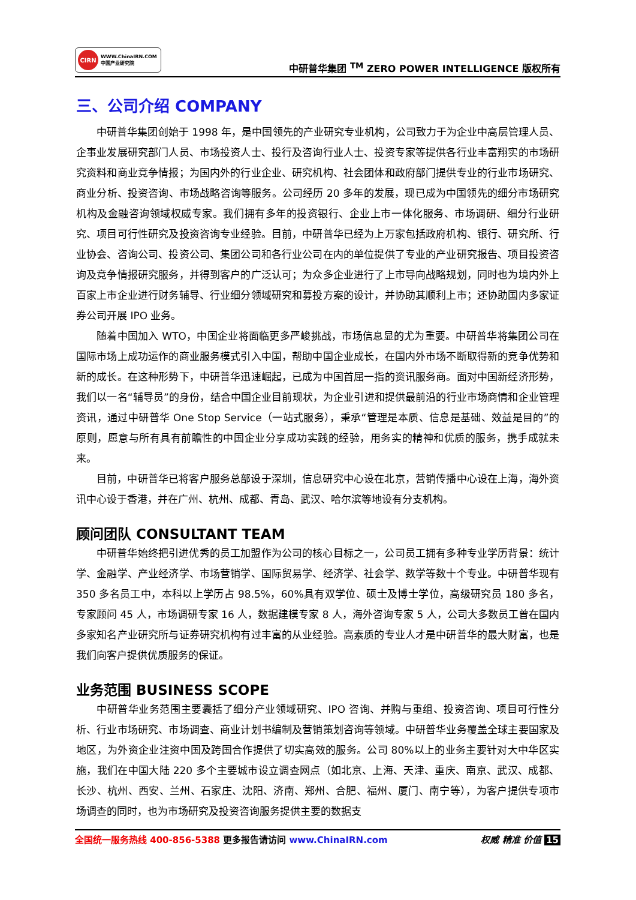CIRN
WWW.ChinaIRN.COM
中国产业研究院
中研普华集团 <sup>TM</sup> ZERO POWER INTELLIGENCE 版权所有
三、公司介绍 COMPANY
中研普华集团创始于 1998 年，是中国领先的产业研究专业机构，公司致力于为企业中高层管理人员、企事业发展研究部门人员、市场投资人士、投行及咨询行业人士、投资专家等提供各行业丰富翔实的市场研究资料和商业竞争情报；为国内外的行业企业、研究机构、社会团体和政府部门提供专业的行业市场研究、商业分析、投资咨询、市场战略咨询等服务。公司经历 20 多年的发展，现已成为中国领先的细分市场研究机构及金融咨询领域权威专家。我们拥有多年的投资银行、企业上市一体化服务、市场调研、细分行业研究、项目可行性研究及投资咨询专业经验。目前，中研普华已经为上万家包括政府机构、银行、研究所、行业协会、咨询公司、投资公司、集团公司和各行业公司在内的单位提供了专业的产业研究报告、项目投资咨询及竞争情报研究服务，并得到客户的广泛认可；为众多企业进行了上市导向战略规划，同时也为境内外上百家上市企业进行财务辅导、行业细分领域研究和募投方案的设计，并协助其顺利上市；还协助国内多家证券公司开展 IPO 业务。
随着中国加入 WTO，中国企业将面临更多严峻挑战，市场信息显的尤为重要。中研普华将集团公司在国际市场上成功运作的商业服务模式引入中国，帮助中国企业成长，在国内外市场不断取得新的竞争优势和新的成长。在这种形势下，中研普华迅速崛起，已成为中国首屈一指的资讯服务商。面对中国新经济形势，我们以一名“辅导员”的身份，结合中国企业目前现状，为企业引进和提供最前沿的行业市场商情和企业管理资讯，通过中研普华 One Stop Service（一站式服务），秉承“管理是本质、信息是基础、效益是目的”的原则，愿意与所有具有前瞻性的中国企业分享成功实践的经验，用务实的精神和优质的服务，携手成就未来。
目前，中研普华已将客户服务总部设于深圳，信息研究中心设在北京，营销传播中心设在上海，海外资讯中心设于香港，并在广州、杭州、成都、青岛、武汉、哈尔滨等地设有分支机构。
顾问团队 CONSULTANT TEAM
中研普华始终把引进优秀的员工加盟作为公司的核心目标之一，公司员工拥有多种专业学历背景：统计学、金融学、产业经济学、市场营销学、国际贸易学、经济学、社会学、数学等数十个专业。中研普华现有 350 多名员工中，本科以上学历占 98.5%，60%具有双学位、硕士及博士学位，高级研究员 180 多名，专家顾问 45 人，市场调研专家 16 人，数据建模专家 8 人，海外咨询专家 5 人，公司大多数员工曾在国内多家知名产业研究所与证券研究机构有过丰富的从业经验。高素质的专业人才是中研普华的最大财富，也是我们向客户提供优质服务的保证。
业务范围 BUSINESS SCOPE
中研普华业务范围主要囊括了细分产业领域研究、IPO 咨询、并购与重组、投资咨询、项目可行性分析、行业市场研究、市场调查、商业计划书编制及营销策划咨询等领域。中研普华业务覆盖全球主要国家及地区，为外资企业注资中国及跨国合作提供了切实高效的服务。公司 80%以上的业务主要针对大中华区实施，我们在中国大陆 220 多个主要城市设立调查网点（如北京、上海、天津、重庆、南京、武汉、成都、长沙、杭州、西安、兰州、石家庄、沈阳、济南、郑州、合肥、福州、厦门、南宁等），为客户提供专项市场调查的同时，也为市场研究及投资咨询服务提供主要的数据支
全国统一服务热线 400-856-5388 更多报告请访问 www.ChinaIRN.com
权威 精准 价值 15